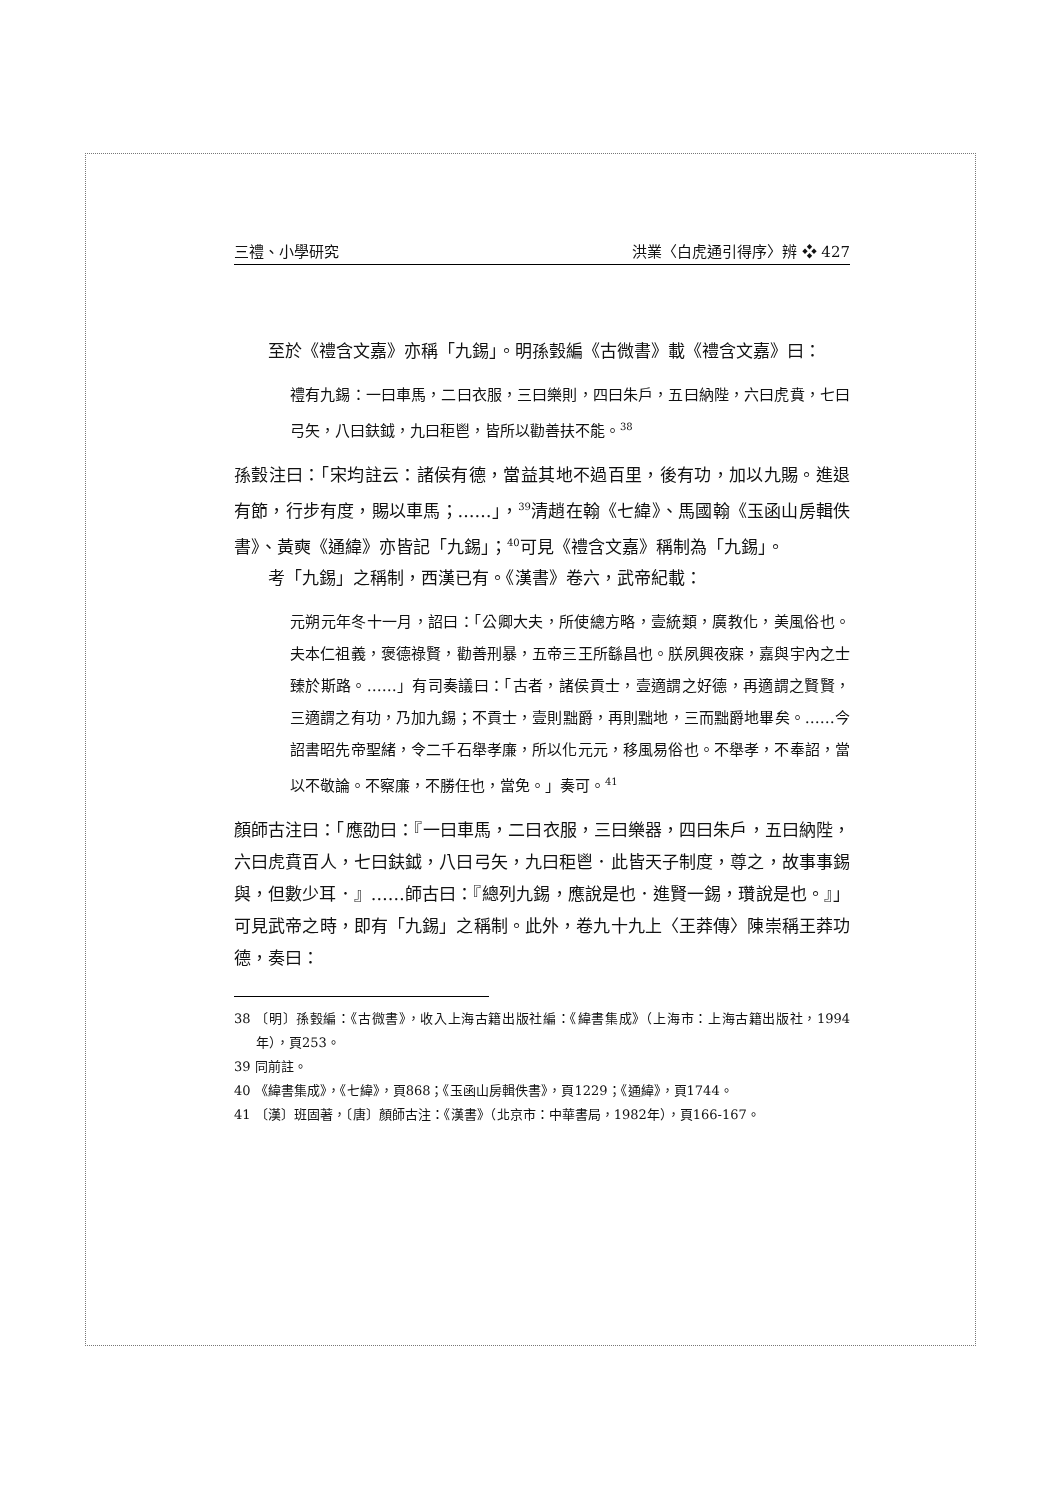三禮、小學研究 洪業〈白虎通引得序〉辨 ❖ 427
至於《禮含文嘉》亦稱「九錫」。明孫瑴編《古微書》載《禮含文嘉》曰：
禮有九錫：一曰車馬，二曰衣服，三曰樂則，四曰朱戶，五曰納陛，六曰虎賁，七曰弓矢，八曰鈇鉞，九曰秬鬯，皆所以勸善扶不能。<sup>38</sup>
孫瑴注曰：「宋均註云：諸侯有德，當益其地不過百里，後有功，加以九賜。進退有節，行步有度，賜以車馬；……」，<sup>39</sup>清趙在翰《七緯》、馬國翰《玉函山房輯佚書》、黃奭《通緯》亦皆記「九錫」；<sup>40</sup>可見《禮含文嘉》稱制為「九錫」。
考「九錫」之稱制，西漢已有。《漢書》卷六，武帝紀載：
元朔元年冬十一月，詔曰：「公卿大夫，所使總方略，壹統類，廣教化，美風俗也。夫本仁祖義，褒德祿賢，勸善刑暴，五帝三王所繇昌也。朕夙興夜寐，嘉與宇內之士臻於斯路。……」有司奏議曰：「古者，諸侯貢士，壹適謂之好德，再適謂之賢賢，三適謂之有功，乃加九錫；不貢士，壹則黜爵，再則黜地，三而黜爵地畢矣。……今詔書昭先帝聖緒，令二千石舉孝廉，所以化元元，移風易俗也。不舉孝，不奉詔，當以不敬論。不察廉，不勝任也，當免。」奏可。<sup>41</sup>
顏師古注曰：「應劭曰：『一曰車馬，二曰衣服，三曰樂器，四曰朱戶，五曰納陛，六曰虎賁百人，七曰鈇鉞，八曰弓矢，九曰秬鬯．此皆天子制度，尊之，故事事錫與，但數少耳．』……師古曰：『總列九錫，應說是也．進賢一錫，瓚說是也。』」可見武帝之時，即有「九錫」之稱制。此外，卷九十九上〈王莽傳〉陳崇稱王莽功德，奏曰：
38 〔明〕孫瑴編：《古微書》，收入上海古籍出版社編：《緯書集成》（上海市：上海古籍出版社，1994年），頁253。
39 同前註。
40 《緯書集成》，《七緯》，頁868；《玉函山房輯佚書》，頁1229；《通緯》，頁1744。
41 〔漢〕班固著，〔唐〕顏師古注：《漢書》（北京市：中華書局，1982年），頁166-167。